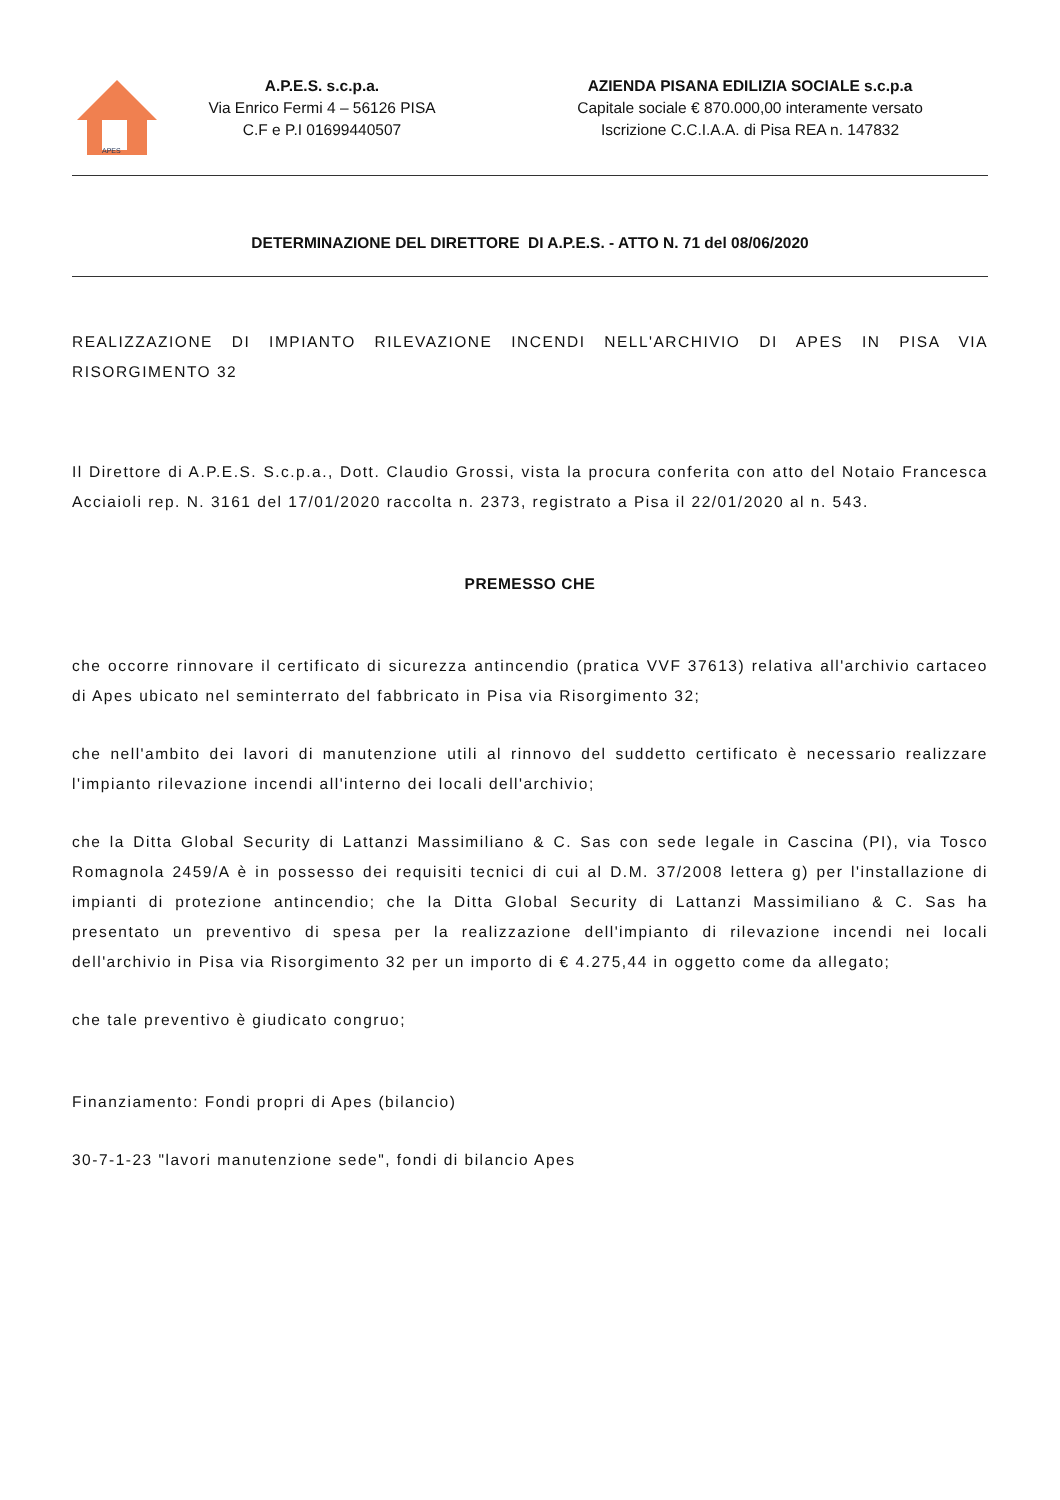APES
A.P.E.S. s.c.p.a.
Via Enrico Fermi 4 – 56126 PISA
C.F e P.I 01699440507
AZIENDA PISANA EDILIZIA SOCIALE s.c.p.a
Capitale sociale € 870.000,00 interamente versato
Iscrizione C.C.I.A.A. di Pisa REA n. 147832
DETERMINAZIONE DEL DIRETTORE DI A.P.E.S. - ATTO N. 71 del 08/06/2020
REALIZZAZIONE DI IMPIANTO RILEVAZIONE INCENDI NELL'ARCHIVIO DI APES IN PISA VIA RISORGIMENTO 32
Il Direttore di A.P.E.S. S.c.p.a., Dott. Claudio Grossi, vista la procura conferita con atto del Notaio Francesca Acciaioli rep. N. 3161 del 17/01/2020 raccolta n. 2373, registrato a Pisa il 22/01/2020 al n. 543.
PREMESSO CHE
che occorre rinnovare il certificato di sicurezza antincendio (pratica VVF 37613) relativa all'archivio cartaceo di Apes ubicato nel seminterrato del fabbricato in Pisa via Risorgimento 32;
che nell'ambito dei lavori di manutenzione utili al rinnovo del suddetto certificato è necessario realizzare l'impianto rilevazione incendi all'interno dei locali dell'archivio;
che la Ditta Global Security di Lattanzi Massimiliano & C. Sas con sede legale in Cascina (PI), via Tosco Romagnola 2459/A è in possesso dei requisiti tecnici di cui al D.M. 37/2008 lettera g) per l'installazione di impianti di protezione antincendio; che la Ditta Global Security di Lattanzi Massimiliano & C. Sas ha presentato un preventivo di spesa per la realizzazione dell'impianto di rilevazione incendi nei locali dell'archivio in Pisa via Risorgimento 32 per un importo di € 4.275,44 in oggetto come da allegato;
che tale preventivo è giudicato congruo;
Finanziamento: Fondi propri di Apes (bilancio)
30-7-1-23 "lavori manutenzione sede", fondi di bilancio Apes